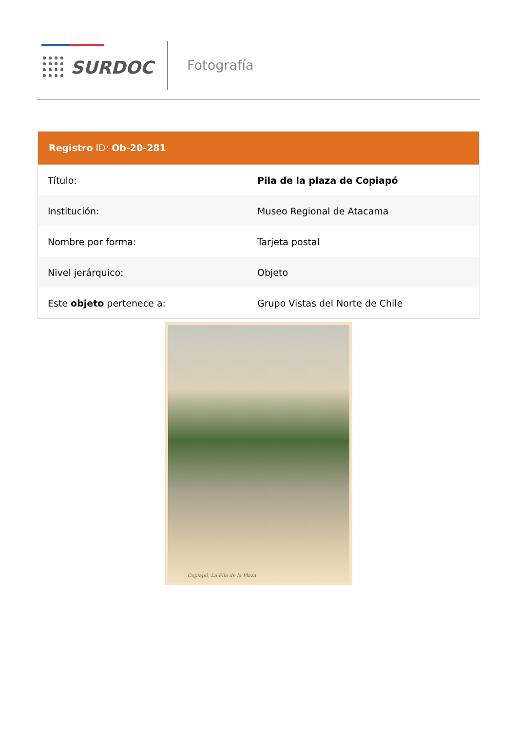SURDOC Fotografía
Registro ID: Ob-20-281
| Título: | Pila de la plaza de Copiapó |
| Institución: | Museo Regional de Atacama |
| Nombre por forma: | Tarjeta postal |
| Nivel jerárquico: | Objeto |
| Este objeto pertenece a: | Grupo Vistas del Norte de Chile |
Copiapó, La Pila de la Plaza